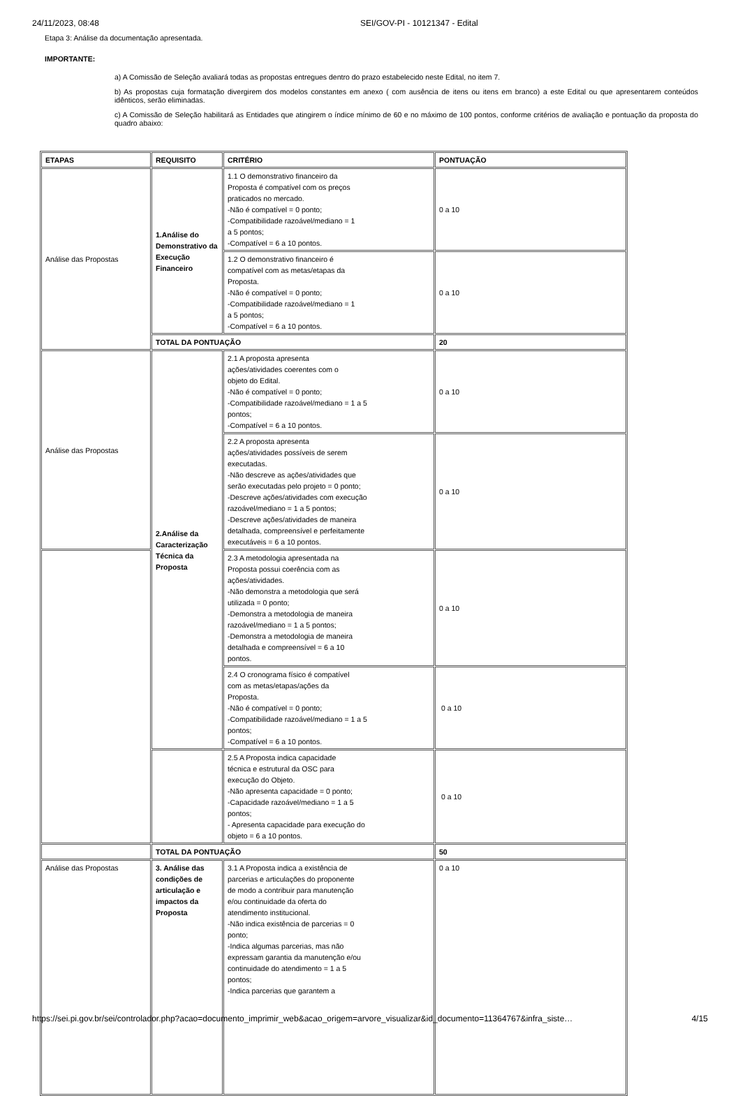24/11/2023, 08:48 SEI/GOV-PI - 10121347 - Edital
Etapa 3: Análise da documentação apresentada.
IMPORTANTE:
a) A Comissão de Seleção avaliará todas as propostas entregues dentro do prazo estabelecido neste Edital, no item 7.
b) As propostas cuja formatação divergirem dos modelos constantes em anexo ( com ausência de itens ou itens em branco) a este Edital ou que apresentarem conteúdos idênticos, serão eliminadas.
c) A Comissão de Seleção habilitará as Entidades que atingirem o índice mínimo de 60 e no máximo de 100 pontos, conforme critérios de avaliação e pontuação da proposta do quadro abaixo:
| ETAPAS | REQUISITO | CRITÉRIO | PONTUAÇÃO |
| Análise das Propostas | 1.Análise do Demonstrativo da Execução Financeiro | 1.1 O demonstrativo financeiro da Proposta é compatível com os preços praticados no mercado. -Não é compatível = 0 ponto; -Compatibilidade razoável/mediano = 1 a 5 pontos; -Compatível = 6 a 10 pontos. | 0 a 10 |
| | | 1.2 O demonstrativo financeiro é compatível com as metas/etapas da Proposta. -Não é compatível = 0 ponto; -Compatibilidade razoável/mediano = 1 a 5 pontos; -Compatível = 6 a 10 pontos. | 0 a 10 |
| | TOTAL DA PONTUAÇÃO | | 20 |
| Análise das Propostas | 2.Análise da Caracterização Técnica da Proposta | 2.1 A proposta apresenta ações/atividades coerentes com o objeto do Edital. -Não é compatível = 0 ponto; -Compatibilidade razoável/mediano = 1 a 5 pontos; -Compatível = 6 a 10 pontos. | 0 a 10 |
| | | 2.2 A proposta apresenta ações/atividades possíveis de serem executadas. -Não descreve as ações/atividades que serão executadas pelo projeto = 0 ponto; -Descreve ações/atividades com execução razoável/mediano = 1 a 5 pontos; -Descreve ações/atividades de maneira detalhada, compreensível e perfeitamente executáveis = 6 a 10 pontos. | 0 a 10 |
| | | 2.3 A metodologia apresentada na Proposta possui coerência com as ações/atividades. -Não demonstra a metodologia que será utilizada = 0 ponto; -Demonstra a metodologia de maneira razoável/mediano = 1 a 5 pontos; -Demonstra a metodologia de maneira detalhada e compreensível = 6 a 10 pontos. | 0 a 10 |
| | | 2.4 O cronograma físico é compatível com as metas/etapas/ações da Proposta. -Não é compatível = 0 ponto; -Compatibilidade razoável/mediano = 1 a 5 pontos; -Compatível = 6 a 10 pontos. | 0 a 10 |
| | | 2.5 A Proposta indica capacidade técnica e estrutural da OSC para execução do Objeto. -Não apresenta capacidade = 0 ponto; -Capacidade razoável/mediano = 1 a 5 pontos; - Apresenta capacidade para execução do objeto = 6 a 10 pontos. | 0 a 10 |
| | TOTAL DA PONTUAÇÃO | | 50 |
| Análise das Propostas | 3. Análise das condições de articulação e impactos da Proposta | 3.1 A Proposta indica a existência de parcerias e articulações do proponente de modo a contribuir para manutenção e/ou continuidade da oferta do atendimento institucional. -Não indica existência de parcerias = 0 ponto; -Indica algumas parcerias, mas não expressam garantia da manutenção e/ou continuidade do atendimento = 1 a 5 pontos; -Indica parcerias que garantem a | 0 a 10 |
https://sei.pi.gov.br/sei/controlador.php?acao=documento_imprimir_web&acao_origem=arvore_visualizar&id_documento=11364767&infra_siste… 4/15